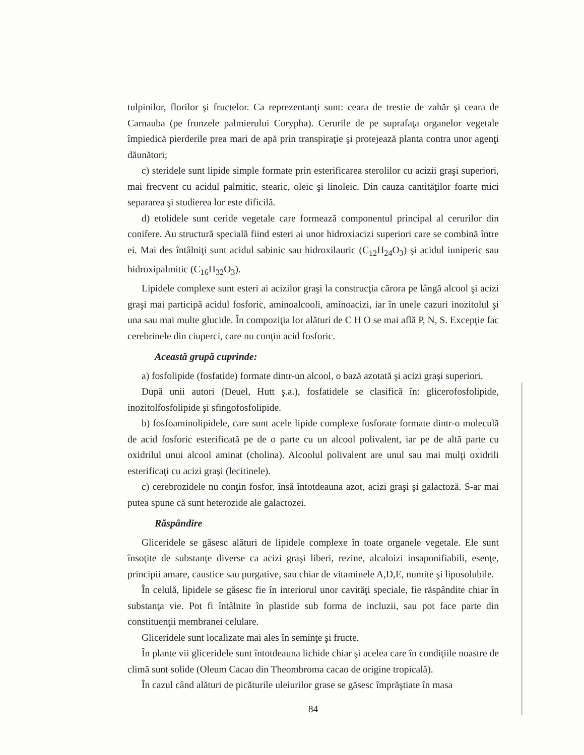tulpinilor, florilor şi fructelor. Ca reprezentanţi sunt: ceara de trestie de zahăr şi ceara de Carnauba (pe frunzele palmierului Corypha). Cerurile de pe suprafaţa organelor vegetale împiedică pierderile prea mari de apă prin transpiraţie şi protejează planta contra unor agenţi dăunători;
c) steridele sunt lipide simple formate prin esterificarea sterolilor cu acizii graşi superiori, mai frecvent cu acidul palmitic, stearic, oleic şi linoleic. Din cauza cantităţilor foarte mici separarea şi studierea lor este dificilă.
d) etolidele sunt ceride vegetale care formează componentul principal al cerurilor din conifere. Au structură specială fiind esteri ai unor hidroxiacizi superiori care se combină între ei. Mai des întâlniţi sunt acidul sabinic sau hidroxilauric (C<sub>12</sub>H<sub>24</sub>O<sub>3</sub>) şi acidul iuniperic sau hidroxipalmitic (C<sub>16</sub>H<sub>32</sub>O<sub>3</sub>).
Lipidele complexe sunt esteri ai acizilor graşi la construcţia cărora pe lângă alcool şi acizi graşi mai participă acidul fosforic, aminoalcooli, aminoacizi, iar în unele cazuri inozitolul şi una sau mai multe glucide. În compoziţia lor alături de C H O se mai află P, N, S. Excepţie fac cerebrinele din ciuperci, care nu conţin acid fosforic.
Această grupă cuprinde:
a) fosfolipide (fosfatide) formate dintr-un alcool, o bază azotată şi acizi graşi superiori.
După unii autori (Deuel, Hutt ş.a.), fosfatidele se clasifică în: glicerofosfolipide, inozitolfosfolipide şi sfingofosfolipide.
b) fosfoaminolipidele, care sunt acele lipide complexe fosforate formate dintr-o moleculă de acid fosforic esterificată pe de o parte cu un alcool polivalent, iar pe de altă parte cu oxidrilul unui alcool aminat (cholina). Alcoolul polivalent are unul sau mai mulţi oxidrili esterificaţi cu acizi graşi (lecitinele).
c) cerebrozidele nu conţin fosfor, însă întotdeauna azot, acizi graşi şi galactoză. S-ar mai putea spune că sunt heterozide ale galactozei.
Răspândire
Gliceridele se găsesc alături de lipidele complexe în toate organele vegetale. Ele sunt însoţite de substanţe diverse ca acizi graşi liberi, rezine, alcaloizi insaponifiabili, esenţe, principii amare, caustice sau purgative, sau chiar de vitaminele A,D,E, numite şi liposolubile.
În celulă, lipidele se găsesc fie în interiorul unor cavităţi speciale, fie răspândite chiar în substanţa vie. Pot fi întâlnite în plastide sub forma de incluzii, sau pot face parte din constituenţii membranei celulare.
Gliceridele sunt localizate mai ales în seminţe şi fructe.
În plante vii gliceridele sunt întotdeauna lichide chiar şi acelea care în condiţiile noastre de climă sunt solide (Oleum Cacao din Theombroma cacao de origine tropicală).
În cazul când alături de picăturile uleiurilor grase se găsesc împrăştiate în masa
84